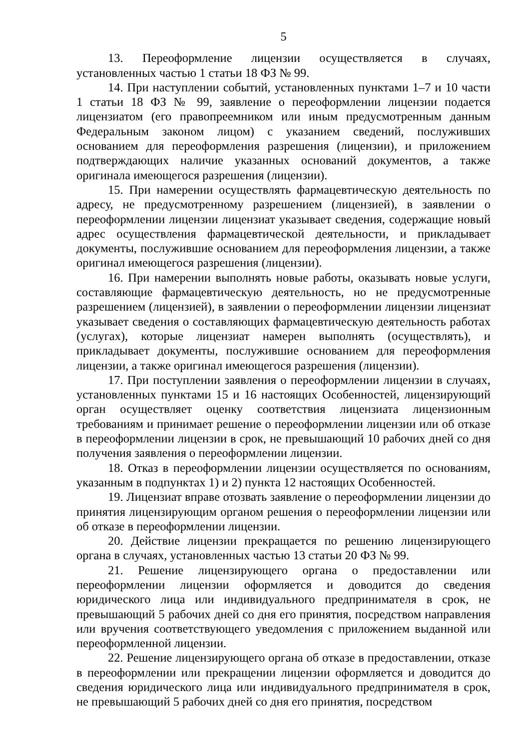5
13. Переоформление лицензии осуществляется в случаях, установленных частью 1 статьи 18 ФЗ № 99.
14. При наступлении событий, установленных пунктами 1–7 и 10 части 1 статьи 18 ФЗ № 99, заявление о переоформлении лицензии подается лицензиатом (его правопреемником или иным предусмотренным данным Федеральным законом лицом) с указанием сведений, послуживших основанием для переоформления разрешения (лицензии), и приложением подтверждающих наличие указанных оснований документов, а также оригинала имеющегося разрешения (лицензии).
15. При намерении осуществлять фармацевтическую деятельность по адресу, не предусмотренному разрешением (лицензией), в заявлении о переоформлении лицензии лицензиат указывает сведения, содержащие новый адрес осуществления фармацевтической деятельности, и прикладывает документы, послужившие основанием для переоформления лицензии, а также оригинал имеющегося разрешения (лицензии).
16. При намерении выполнять новые работы, оказывать новые услуги, составляющие фармацевтическую деятельность, но не предусмотренные разрешением (лицензией), в заявлении о переоформлении лицензии лицензиат указывает сведения о составляющих фармацевтическую деятельность работах (услугах), которые лицензиат намерен выполнять (осуществлять), и прикладывает документы, послужившие основанием для переоформления лицензии, а также оригинал имеющегося разрешения (лицензии).
17. При поступлении заявления о переоформлении лицензии в случаях, установленных пунктами 15 и 16 настоящих Особенностей, лицензирующий орган осуществляет оценку соответствия лицензиата лицензионным требованиям и принимает решение о переоформлении лицензии или об отказе в переоформлении лицензии в срок, не превышающий 10 рабочих дней со дня получения заявления о переоформлении лицензии.
18. Отказ в переоформлении лицензии осуществляется по основаниям, указанным в подпунктах 1) и 2) пункта 12 настоящих Особенностей.
19. Лицензиат вправе отозвать заявление о переоформлении лицензии до принятия лицензирующим органом решения о переоформлении лицензии или об отказе в переоформлении лицензии.
20. Действие лицензии прекращается по решению лицензирующего органа в случаях, установленных частью 13 статьи 20 ФЗ № 99.
21. Решение лицензирующего органа о предоставлении или переоформлении лицензии оформляется и доводится до сведения юридического лица или индивидуального предпринимателя в срок, не превышающий 5 рабочих дней со дня его принятия, посредством направления или вручения соответствующего уведомления с приложением выданной или переоформленной лицензии.
22. Решение лицензирующего органа об отказе в предоставлении, отказе в переоформлении или прекращении лицензии оформляется и доводится до сведения юридического лица или индивидуального предпринимателя в срок, не превышающий 5 рабочих дней со дня его принятия, посредством